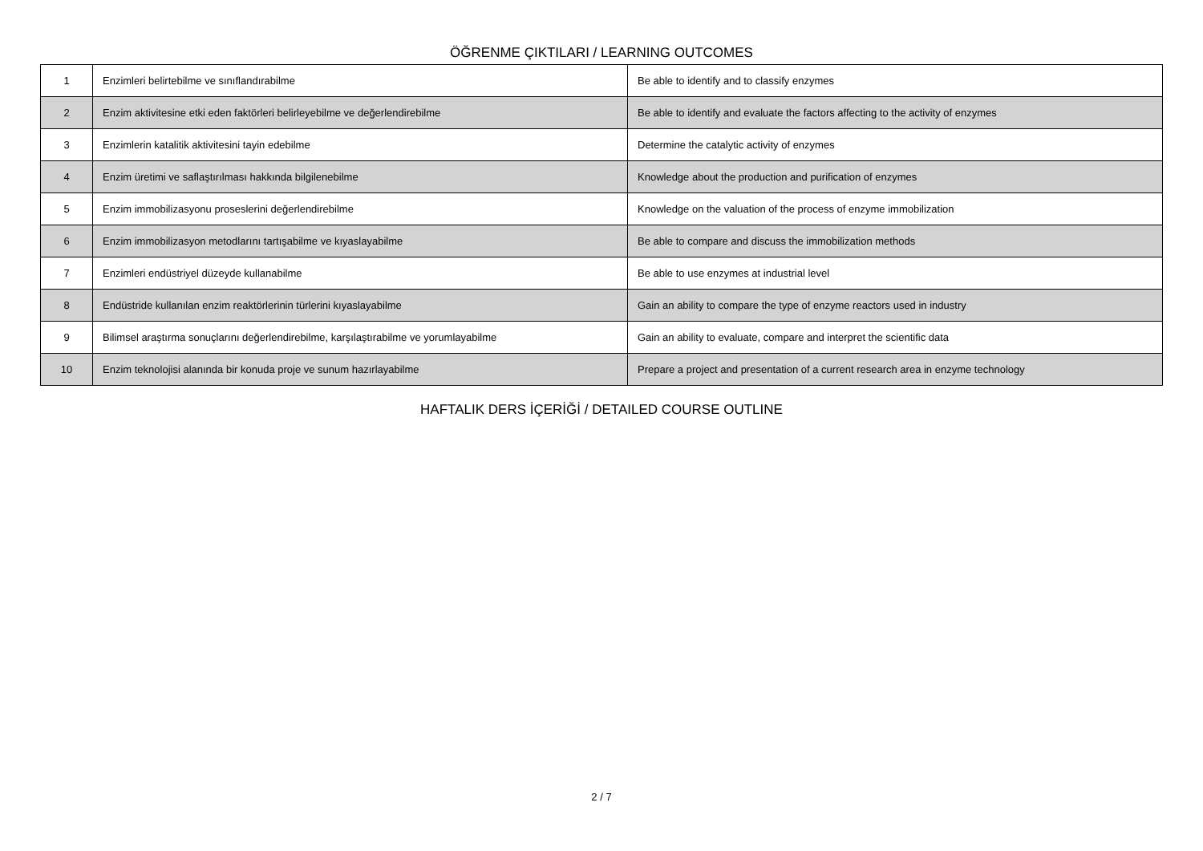ÖĞRENME ÇIKTILARI / LEARNING OUTCOMES
| 1 | Enzimleri belirtebilme ve sınıflandırabilme | Be able to identify and to classify enzymes |
| 2 | Enzim aktivitesine etki eden faktörleri belirleyebilme ve değerlendirebilme | Be able to identify and evaluate the factors affecting to the activity of enzymes |
| 3 | Enzimlerin katalitik aktivitesini tayin edebilme | Determine the catalytic activity of enzymes |
| 4 | Enzim üretimi ve saflaştırılması hakkında bilgilenebilme | Knowledge about the production and purification of enzymes |
| 5 | Enzim immobilizasyonu proseslerini değerlendirebilme | Knowledge on the valuation of the process of enzyme immobilization |
| 6 | Enzim immobilizasyon metodlarını tartışabilme ve kıyaslayabilme | Be able to compare and discuss the immobilization methods |
| 7 | Enzimleri endüstriyel düzeyde kullanabilme | Be able to use enzymes at industrial level |
| 8 | Endüstride kullanılan enzim reaktörlerinin türlerini kıyaslayabilme | Gain an ability to compare the type of enzyme reactors used in industry |
| 9 | Bilimsel araştırma sonuçlarını değerlendirebilme, karşılaştırabilme ve yorumlayabilme | Gain an ability to evaluate, compare and interpret the scientific data |
| 10 | Enzim teknolojisi alanında bir konuda proje ve sunum hazırlayabilme | Prepare a project and presentation of a current research area in enzyme technology |
HAFTALIK DERS İÇERİĞİ / DETAILED COURSE OUTLINE
2 / 7